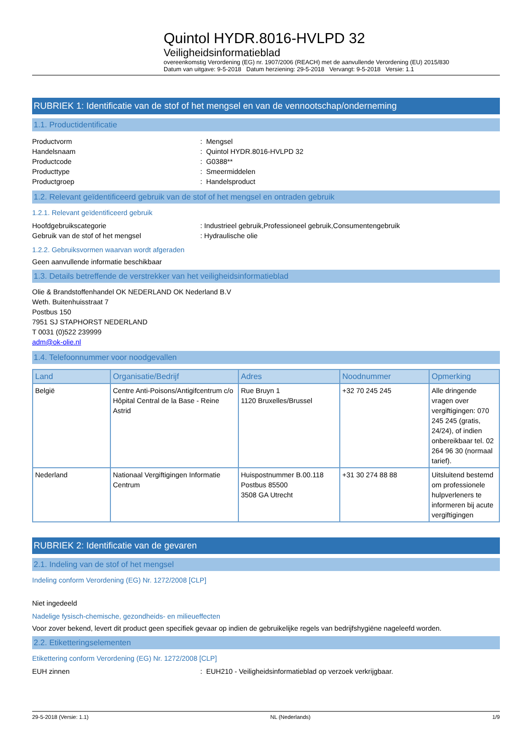Quintol HYDR.8016-HVLPD 32
Veiligheidsinformatieblad
overeenkomstig Verordening (EG) nr. 1907/2006 (REACH) met de aanvullende Verordening (EU) 2015/830
Datum van uitgave: 9-5-2018 Datum herziening: 29-5-2018 Vervangt: 9-5-2018 Versie: 1.1
RUBRIEK 1: Identificatie van de stof of het mengsel en van de vennootschap/onderneming
1.1. Productidentificatie
Productvorm: Mengsel
Handelsnaam: Quintol HYDR.8016-HVLPD 32
Productcode: G0388**
Producttype: Smeermiddelen
Productgroep: Handelsproduct
1.2. Relevant geïdentificeerd gebruik van de stof of het mengsel en ontraden gebruik
1.2.1. Relevant geïdentificeerd gebruik
Hoofdgebruikscategorie: Industrieel gebruik,Professioneel gebruik,Consumentengebruik
Gebruik van de stof of het mengsel: Hydraulische olie
1.2.2. Gebruiksvormen waarvan wordt afgeraden
Geen aanvullende informatie beschikbaar
1.3. Details betreffende de verstrekker van het veiligheidsinformatieblad
Olie & Brandstoffenhandel OK NEDERLAND OK Nederland B.V
Weth. Buitenhuisstraat 7
Postbus 150
7951 SJ STAPHORST NEDERLAND
T 0031 (0)522 239999
adm@ok-olie.nl
1.4. Telefoonnummer voor noodgevallen
| Land | Organisatie/Bedrijf | Adres | Noodnummer | Opmerking |
| --- | --- | --- | --- | --- |
| België | Centre Anti-Poisons/Antigifcentrum c/o Hôpital Central de la Base - Reine Astrid | Rue Bruyn 1 1120 Bruxelles/Brussel | +32 70 245 245 | Alle dringende vragen over vergiftigingen: 070 245 245 (gratis, 24/24), of indien onbereikbaar tel. 02 264 96 30 (normaal tarief). |
| Nederland | Nationaal Vergiftigingen Informatie Centrum | Huispostnummer B.00.118 Postbus 85500 3508 GA Utrecht | +31 30 274 88 88 | Uitsluitend bestemd om professionele hulpverleners te informeren bij acute vergiftigingen |
RUBRIEK 2: Identificatie van de gevaren
2.1. Indeling van de stof of het mengsel
Indeling conform Verordening (EG) Nr. 1272/2008 [CLP]
Niet ingedeeld
Nadelige fysisch-chemische, gezondheids- en milieueffecten
Voor zover bekend, levert dit product geen specifiek gevaar op indien de gebruikelijke regels van bedrijfshygiëne nageleefd worden.
2.2. Etiketteringselementen
Etikettering conform Verordening (EG) Nr. 1272/2008 [CLP]
EUH zinnen: EUH210 - Veiligheidsinformatieblad op verzoek verkrijgbaar.
29-5-2018 (Versie: 1.1) NL (Nederlands) 1/9